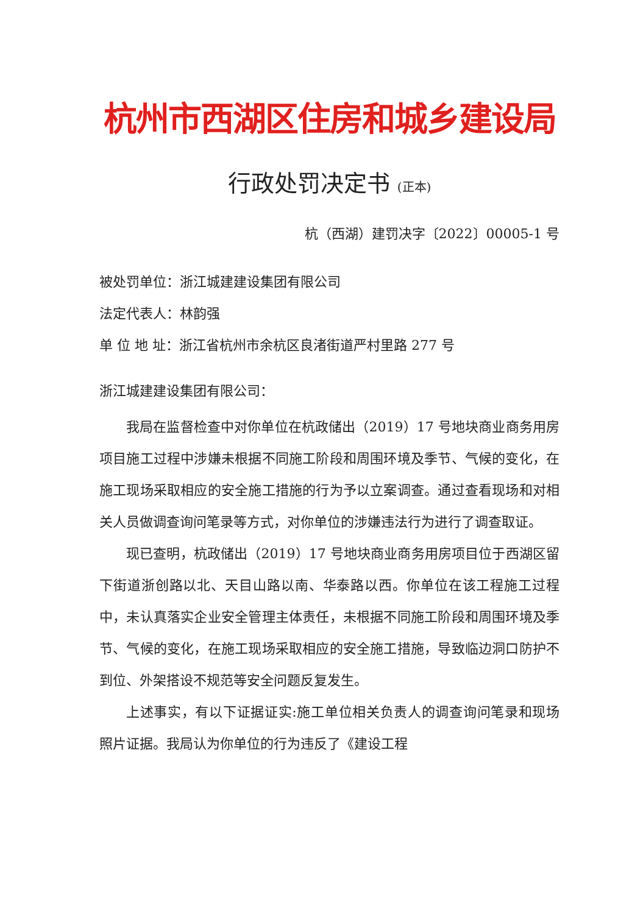杭州市西湖区住房和城乡建设局
行政处罚决定书 (正本)
杭（西湖）建罚决字〔2022〕00005-1 号
被处罚单位：浙江城建建设集团有限公司
法定代表人：林韵强
单 位 地 址：浙江省杭州市余杭区良渚街道严村里路 277 号
浙江城建建设集团有限公司：
我局在监督检查中对你单位在杭政储出（2019）17 号地块商业商务用房项目施工过程中涉嫌未根据不同施工阶段和周围环境及季节、气候的变化，在施工现场采取相应的安全施工措施的行为予以立案调查。通过查看现场和对相关人员做调查询问笔录等方式，对你单位的涉嫌违法行为进行了调查取证。
现已查明，杭政储出（2019）17 号地块商业商务用房项目位于西湖区留下街道浙创路以北、天目山路以南、华泰路以西。你单位在该工程施工过程中，未认真落实企业安全管理主体责任，未根据不同施工阶段和周围环境及季节、气候的变化，在施工现场采取相应的安全施工措施，导致临边洞口防护不到位、外架搭设不规范等安全问题反复发生。
上述事实，有以下证据证实:施工单位相关负责人的调查询问笔录和现场照片证据。我局认为你单位的行为违反了《建设工程